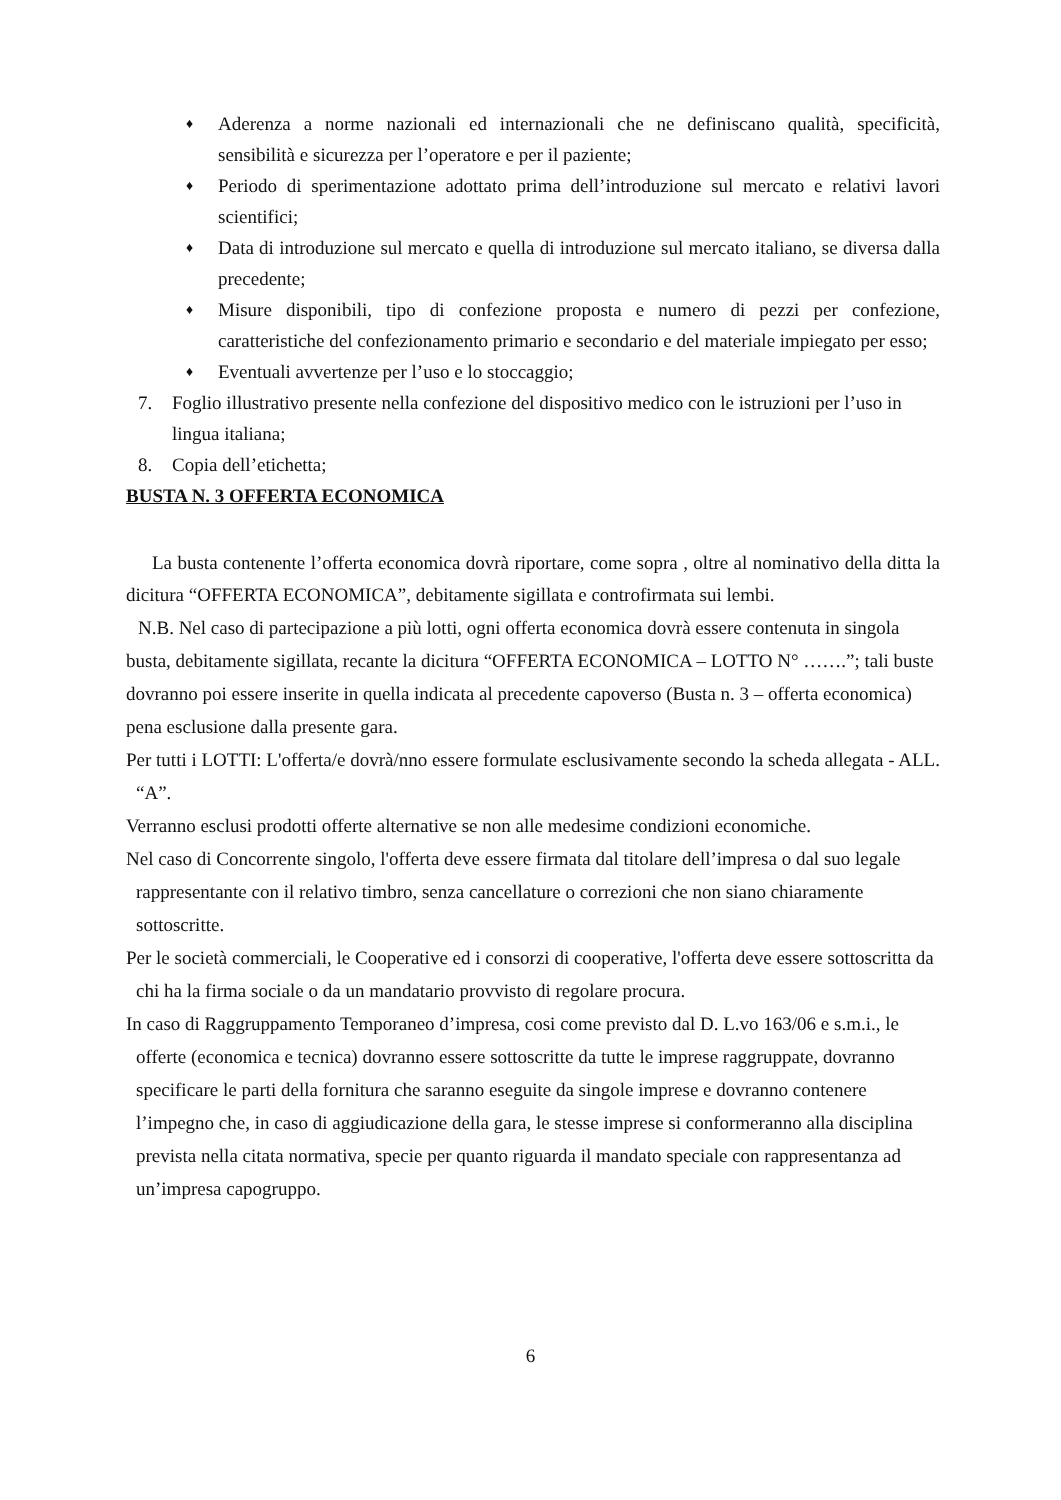♦ Aderenza a norme nazionali ed internazionali che ne definiscano qualità, specificità, sensibilità e sicurezza per l’operatore e per il paziente;
♦ Periodo di sperimentazione adottato prima dell’introduzione sul mercato e relativi lavori scientifici;
♦ Data di introduzione sul mercato e quella di introduzione sul mercato italiano, se diversa dalla precedente;
♦ Misure disponibili, tipo di confezione proposta e numero di pezzi per confezione, caratteristiche del confezionamento primario e secondario e del materiale impiegato per esso;
♦ Eventuali avvertenze per l’uso e lo stoccaggio;
7. Foglio illustrativo presente nella confezione del dispositivo medico con le istruzioni per l’uso in lingua italiana;
8. Copia dell’etichetta;
BUSTA N. 3 OFFERTA ECONOMICA
La busta contenente l’offerta economica dovrà riportare, come sopra , oltre al nominativo della ditta la dicitura “OFFERTA ECONOMICA”, debitamente sigillata e controfirmata sui lembi.
N.B. Nel caso di partecipazione a più lotti, ogni offerta economica dovrà essere contenuta in singola busta, debitamente sigillata, recante la dicitura “OFFERTA ECONOMICA – LOTTO N° …….”; tali buste dovranno poi essere inserite in quella indicata al precedente capoverso (Busta n. 3 – offerta economica) pena esclusione dalla presente gara.
Per tutti i LOTTI: L'offerta/e dovrà/nno essere formulate esclusivamente secondo la scheda allegata - ALL. “A”.
Verranno esclusi prodotti offerte alternative se non alle medesime condizioni economiche.
Nel caso di Concorrente singolo, l'offerta deve essere firmata dal titolare dell’impresa o dal suo legale rappresentante con il relativo timbro, senza cancellature o correzioni che non siano chiaramente sottoscritte.
Per le società commerciali, le Cooperative ed i consorzi di cooperative, l'offerta deve essere sottoscritta da chi ha la firma sociale o da un mandatario provvisto di regolare procura.
In caso di Raggruppamento Temporaneo d’impresa, cosi come previsto dal D. L.vo 163/06 e s.m.i., le offerte (economica e tecnica) dovranno essere sottoscritte da tutte le imprese raggruppate, dovranno specificare le parti della fornitura che saranno eseguite da singole imprese e dovranno contenere l’impegno che, in caso di aggiudicazione della gara, le stesse imprese si conformeranno alla disciplina prevista nella citata normativa, specie per quanto riguarda il mandato speciale con rappresentanza ad un’impresa capogruppo.
6